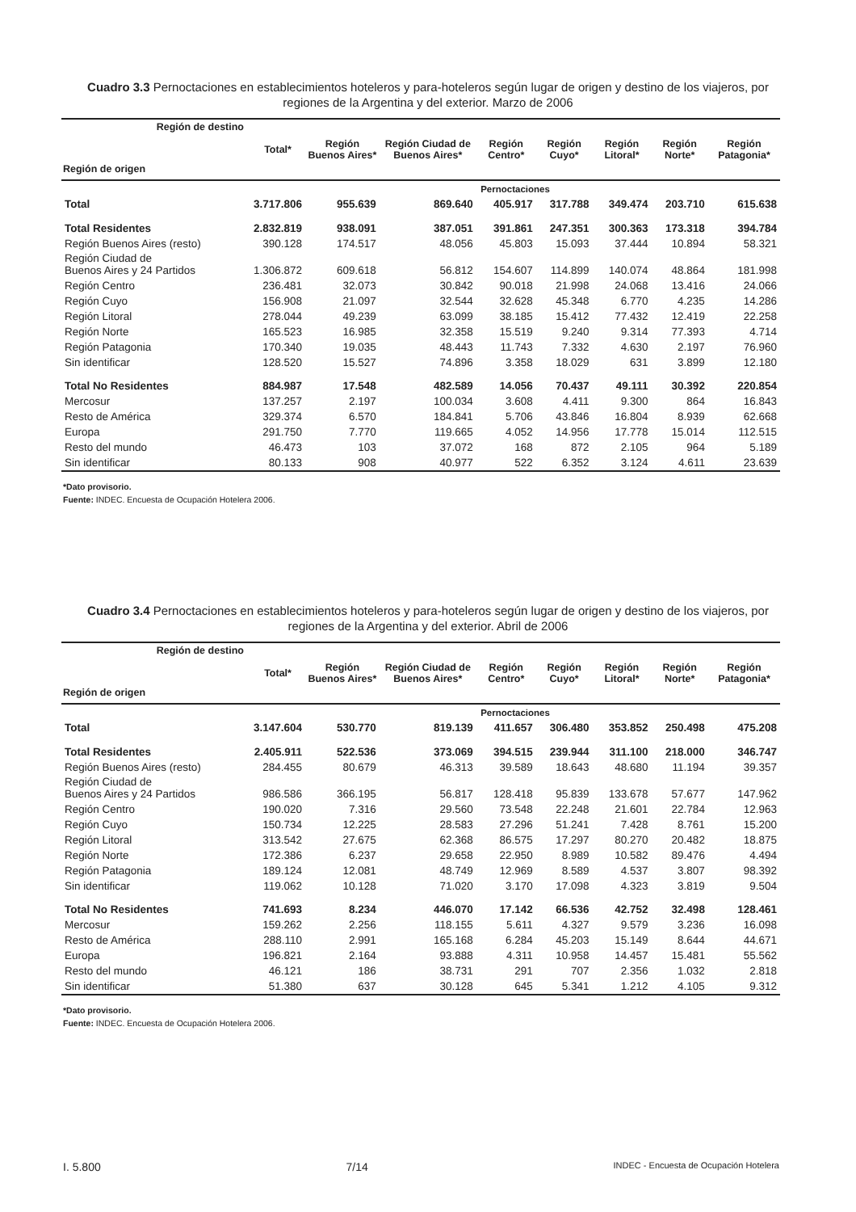Cuadro 3.3 Pernoctaciones en establecimientos hoteleros y para-hoteleros según lugar de origen y destino de los viajeros, por regiones de la Argentina y del exterior. Marzo de 2006
| Región de destino Región de origen | Total* | Región Buenos Aires* | Región Ciudad de Buenos Aires* | Región Centro* | Región Cuyo* | Región Litoral* | Región Norte* | Región Patagonia* |
| --- | --- | --- | --- | --- | --- | --- | --- | --- |
| | Pernoctaciones | | | | | | | |
| Total | 3.717.806 | 955.639 | 869.640 | 405.917 | 317.788 | 349.474 | 203.710 | 615.638 |
| Total Residentes | 2.832.819 | 938.091 | 387.051 | 391.861 | 247.351 | 300.363 | 173.318 | 394.784 |
| Región Buenos Aires (resto) | 390.128 | 174.517 | 48.056 | 45.803 | 15.093 | 37.444 | 10.894 | 58.321 |
| Región Ciudad de Buenos Aires y 24 Partidos | 1.306.872 | 609.618 | 56.812 | 154.607 | 114.899 | 140.074 | 48.864 | 181.998 |
| Región Centro | 236.481 | 32.073 | 30.842 | 90.018 | 21.998 | 24.068 | 13.416 | 24.066 |
| Región Cuyo | 156.908 | 21.097 | 32.544 | 32.628 | 45.348 | 6.770 | 4.235 | 14.286 |
| Región Litoral | 278.044 | 49.239 | 63.099 | 38.185 | 15.412 | 77.432 | 12.419 | 22.258 |
| Región Norte | 165.523 | 16.985 | 32.358 | 15.519 | 9.240 | 9.314 | 77.393 | 4.714 |
| Región Patagonia | 170.340 | 19.035 | 48.443 | 11.743 | 7.332 | 4.630 | 2.197 | 76.960 |
| Sin identificar | 128.520 | 15.527 | 74.896 | 3.358 | 18.029 | 631 | 3.899 | 12.180 |
| Total No Residentes | 884.987 | 17.548 | 482.589 | 14.056 | 70.437 | 49.111 | 30.392 | 220.854 |
| Mercosur | 137.257 | 2.197 | 100.034 | 3.608 | 4.411 | 9.300 | 864 | 16.843 |
| Resto de América | 329.374 | 6.570 | 184.841 | 5.706 | 43.846 | 16.804 | 8.939 | 62.668 |
| Europa | 291.750 | 7.770 | 119.665 | 4.052 | 14.956 | 17.778 | 15.014 | 112.515 |
| Resto del mundo | 46.473 | 103 | 37.072 | 168 | 872 | 2.105 | 964 | 5.189 |
| Sin identificar | 80.133 | 908 | 40.977 | 522 | 6.352 | 3.124 | 4.611 | 23.639 |
*Dato provisorio.
Fuente: INDEC. Encuesta de Ocupación Hotelera 2006.
Cuadro 3.4 Pernoctaciones en establecimientos hoteleros y para-hoteleros según lugar de origen y destino de los viajeros, por regiones de la Argentina y del exterior. Abril de 2006
| Región de destino Región de origen | Total* | Región Buenos Aires* | Región Ciudad de Buenos Aires* | Región Centro* | Región Cuyo* | Región Litoral* | Región Norte* | Región Patagonia* |
| --- | --- | --- | --- | --- | --- | --- | --- | --- |
| | Pernoctaciones | | | | | | | |
| Total | 3.147.604 | 530.770 | 819.139 | 411.657 | 306.480 | 353.852 | 250.498 | 475.208 |
| Total Residentes | 2.405.911 | 522.536 | 373.069 | 394.515 | 239.944 | 311.100 | 218.000 | 346.747 |
| Región Buenos Aires (resto) | 284.455 | 80.679 | 46.313 | 39.589 | 18.643 | 48.680 | 11.194 | 39.357 |
| Región Ciudad de Buenos Aires y 24 Partidos | 986.586 | 366.195 | 56.817 | 128.418 | 95.839 | 133.678 | 57.677 | 147.962 |
| Región Centro | 190.020 | 7.316 | 29.560 | 73.548 | 22.248 | 21.601 | 22.784 | 12.963 |
| Región Cuyo | 150.734 | 12.225 | 28.583 | 27.296 | 51.241 | 7.428 | 8.761 | 15.200 |
| Región Litoral | 313.542 | 27.675 | 62.368 | 86.575 | 17.297 | 80.270 | 20.482 | 18.875 |
| Región Norte | 172.386 | 6.237 | 29.658 | 22.950 | 8.989 | 10.582 | 89.476 | 4.494 |
| Región Patagonia | 189.124 | 12.081 | 48.749 | 12.969 | 8.589 | 4.537 | 3.807 | 98.392 |
| Sin identificar | 119.062 | 10.128 | 71.020 | 3.170 | 17.098 | 4.323 | 3.819 | 9.504 |
| Total No Residentes | 741.693 | 8.234 | 446.070 | 17.142 | 66.536 | 42.752 | 32.498 | 128.461 |
| Mercosur | 159.262 | 2.256 | 118.155 | 5.611 | 4.327 | 9.579 | 3.236 | 16.098 |
| Resto de América | 288.110 | 2.991 | 165.168 | 6.284 | 45.203 | 15.149 | 8.644 | 44.671 |
| Europa | 196.821 | 2.164 | 93.888 | 4.311 | 10.958 | 14.457 | 15.481 | 55.562 |
| Resto del mundo | 46.121 | 186 | 38.731 | 291 | 707 | 2.356 | 1.032 | 2.818 |
| Sin identificar | 51.380 | 637 | 30.128 | 645 | 5.341 | 1.212 | 4.105 | 9.312 |
*Dato provisorio.
Fuente: INDEC. Encuesta de Ocupación Hotelera 2006.
I. 5.800 7/14 INDEC - Encuesta de Ocupación Hotelera